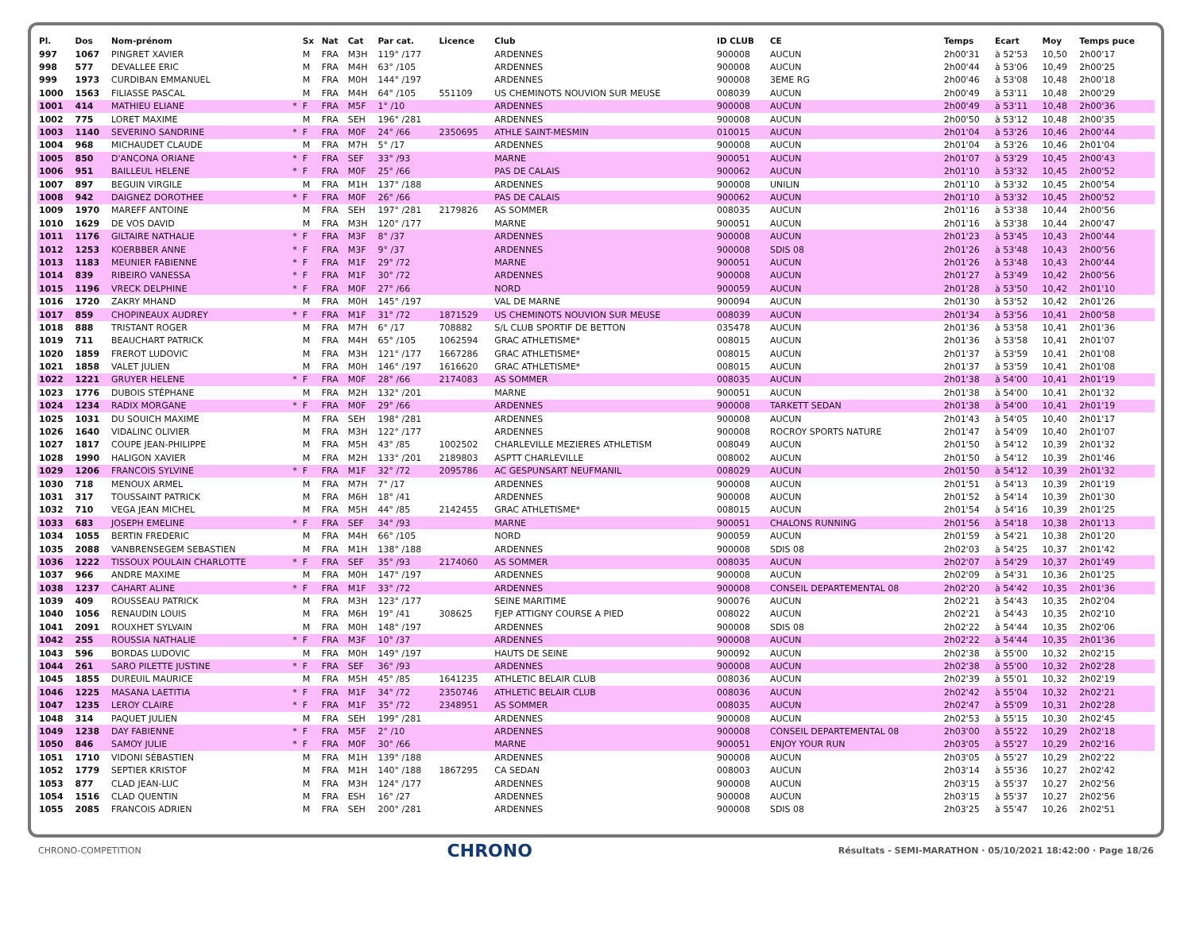| Pl. | Dos | Nom-prénom | | Sx | Nat | Cat | Par cat. | Licence | Club | ID CLUB | CE | Temps | Ecart | Moy | Temps puce |
| --- | --- | --- | --- | --- | --- | --- | --- | --- | --- | --- | --- | --- | --- | --- | --- |
| 997 | 1067 | PINGRET XAVIER | | M | FRA | M3H | 119° /177 | | ARDENNES | 900008 | AUCUN | 2h00'31 | à 52'53 | 10,50 | 2h00'17 |
| 998 | 577 | DEVALLEE ERIC | | M | FRA | M4H | 63° /105 | | ARDENNES | 900008 | AUCUN | 2h00'44 | à 53'06 | 10,49 | 2h00'25 |
| 999 | 1973 | CURDIBAN EMMANUEL | | M | FRA | M0H | 144° /197 | | ARDENNES | 900008 | 3EME RG | 2h00'46 | à 53'08 | 10,48 | 2h00'18 |
| 1000 | 1563 | FILIASSE PASCAL | | M | FRA | M4H | 64° /105 | 551109 | US CHEMINOTS NOUVION SUR MEUSE | 008039 | AUCUN | 2h00'49 | à 53'11 | 10,48 | 2h00'29 |
| 1001 | 414 | MATHIEU ELIANE | * | F | FRA | M5F | 1° /10 | | ARDENNES | 900008 | AUCUN | 2h00'49 | à 53'11 | 10,48 | 2h00'36 |
| 1002 | 775 | LORET MAXIME | | M | FRA | SEH | 196° /281 | | ARDENNES | 900008 | AUCUN | 2h00'50 | à 53'12 | 10,48 | 2h00'35 |
| 1003 | 1140 | SEVERINO SANDRINE | * | F | FRA | M0F | 24° /66 | 2350695 | ATHLE SAINT-MESMIN | 010015 | AUCUN | 2h01'04 | à 53'26 | 10,46 | 2h00'44 |
| 1004 | 968 | MICHAUDET CLAUDE | | M | FRA | M7H | 5° /17 | | ARDENNES | 900008 | AUCUN | 2h01'04 | à 53'26 | 10,46 | 2h01'04 |
| 1005 | 850 | D'ANCONA ORIANE | * | F | FRA | SEF | 33° /93 | | MARNE | 900051 | AUCUN | 2h01'07 | à 53'29 | 10,45 | 2h00'43 |
| 1006 | 951 | BAILLEUL HELENE | * | F | FRA | M0F | 25° /66 | | PAS DE CALAIS | 900062 | AUCUN | 2h01'10 | à 53'32 | 10,45 | 2h00'52 |
| 1007 | 897 | BEGUIN VIRGILE | | M | FRA | M1H | 137° /188 | | ARDENNES | 900008 | UNILIN | 2h01'10 | à 53'32 | 10,45 | 2h00'54 |
| 1008 | 942 | DAIGNEZ DOROTHEE | * | F | FRA | M0F | 26° /66 | | PAS DE CALAIS | 900062 | AUCUN | 2h01'10 | à 53'32 | 10,45 | 2h00'52 |
| 1009 | 1970 | MAREFF ANTOINE | | M | FRA | SEH | 197° /281 | 2179826 | AS SOMMER | 008035 | AUCUN | 2h01'16 | à 53'38 | 10,44 | 2h00'56 |
| 1010 | 1629 | DE VOS DAVID | | M | FRA | M3H | 120° /177 | | MARNE | 900051 | AUCUN | 2h01'16 | à 53'38 | 10,44 | 2h00'47 |
| 1011 | 1176 | GILTAIRE NATHALIE | * | F | FRA | M3F | 8° /37 | | ARDENNES | 900008 | AUCUN | 2h01'23 | à 53'45 | 10,43 | 2h00'44 |
| 1012 | 1253 | KOERBBER ANNE | * | F | FRA | M3F | 9° /37 | | ARDENNES | 900008 | SDIS 08 | 2h01'26 | à 53'48 | 10,43 | 2h00'56 |
| 1013 | 1183 | MEUNIER FABIENNE | * | F | FRA | M1F | 29° /72 | | MARNE | 900051 | AUCUN | 2h01'26 | à 53'48 | 10,43 | 2h00'44 |
| 1014 | 839 | RIBEIRO VANESSA | * | F | FRA | M1F | 30° /72 | | ARDENNES | 900008 | AUCUN | 2h01'27 | à 53'49 | 10,42 | 2h00'56 |
| 1015 | 1196 | VRECK DELPHINE | * | F | FRA | M0F | 27° /66 | | NORD | 900059 | AUCUN | 2h01'28 | à 53'50 | 10,42 | 2h01'10 |
| 1016 | 1720 | ZAKRY MHAND | | M | FRA | M0H | 145° /197 | | VAL DE MARNE | 900094 | AUCUN | 2h01'30 | à 53'52 | 10,42 | 2h01'26 |
| 1017 | 859 | CHOPINEAUX AUDREY | * | F | FRA | M1F | 31° /72 | 1871529 | US CHEMINOTS NOUVION SUR MEUSE | 008039 | AUCUN | 2h01'34 | à 53'56 | 10,41 | 2h00'58 |
| 1018 | 888 | TRISTANT ROGER | | M | FRA | M7H | 6° /17 | 708882 | S/L CLUB SPORTIF DE BETTON | 035478 | AUCUN | 2h01'36 | à 53'58 | 10,41 | 2h01'36 |
| 1019 | 711 | BEAUCHART PATRICK | | M | FRA | M4H | 65° /105 | 1062594 | GRAC ATHLETISME* | 008015 | AUCUN | 2h01'36 | à 53'58 | 10,41 | 2h01'07 |
| 1020 | 1859 | FREROT LUDOVIC | | M | FRA | M3H | 121° /177 | 1667286 | GRAC ATHLETISME* | 008015 | AUCUN | 2h01'37 | à 53'59 | 10,41 | 2h01'08 |
| 1021 | 1858 | VALET JULIEN | | M | FRA | M0H | 146° /197 | 1616620 | GRAC ATHLETISME* | 008015 | AUCUN | 2h01'37 | à 53'59 | 10,41 | 2h01'08 |
| 1022 | 1221 | GRUYER HELENE | * | F | FRA | M0F | 28° /66 | 2174083 | AS SOMMER | 008035 | AUCUN | 2h01'38 | à 54'00 | 10,41 | 2h01'19 |
| 1023 | 1776 | DUBOIS STÉPHANE | | M | FRA | M2H | 132° /201 | | MARNE | 900051 | AUCUN | 2h01'38 | à 54'00 | 10,41 | 2h01'32 |
| 1024 | 1234 | RADIX MORGANE | * | F | FRA | M0F | 29° /66 | | ARDENNES | 900008 | TARKETT SEDAN | 2h01'38 | à 54'00 | 10,41 | 2h01'19 |
| 1025 | 1031 | DU SOUICH MAXIME | | M | FRA | SEH | 198° /281 | | ARDENNES | 900008 | AUCUN | 2h01'43 | à 54'05 | 10,40 | 2h01'17 |
| 1026 | 1640 | VIDALINC OLIVIER | | M | FRA | M3H | 122° /177 | | ARDENNES | 900008 | ROCROY SPORTS NATURE | 2h01'47 | à 54'09 | 10,40 | 2h01'07 |
| 1027 | 1817 | COUPE JEAN-PHILIPPE | | M | FRA | M5H | 43° /85 | 1002502 | CHARLEVILLE MEZIERES ATHLETISM | 008049 | AUCUN | 2h01'50 | à 54'12 | 10,39 | 2h01'32 |
| 1028 | 1990 | HALIGON XAVIER | | M | FRA | M2H | 133° /201 | 2189803 | ASPTT CHARLEVILLE | 008002 | AUCUN | 2h01'50 | à 54'12 | 10,39 | 2h01'46 |
| 1029 | 1206 | FRANCOIS SYLVINE | * | F | FRA | M1F | 32° /72 | 2095786 | AC GESPUNSART NEUFMANIL | 008029 | AUCUN | 2h01'50 | à 54'12 | 10,39 | 2h01'32 |
| 1030 | 718 | MENOUX ARMEL | | M | FRA | M7H | 7° /17 | | ARDENNES | 900008 | AUCUN | 2h01'51 | à 54'13 | 10,39 | 2h01'19 |
| 1031 | 317 | TOUSSAINT PATRICK | | M | FRA | M6H | 18° /41 | | ARDENNES | 900008 | AUCUN | 2h01'52 | à 54'14 | 10,39 | 2h01'30 |
| 1032 | 710 | VEGA JEAN MICHEL | | M | FRA | M5H | 44° /85 | 2142455 | GRAC ATHLETISME* | 008015 | AUCUN | 2h01'54 | à 54'16 | 10,39 | 2h01'25 |
| 1033 | 683 | JOSEPH EMELINE | * | F | FRA | SEF | 34° /93 | | MARNE | 900051 | CHALONS RUNNING | 2h01'56 | à 54'18 | 10,38 | 2h01'13 |
| 1034 | 1055 | BERTIN FREDERIC | | M | FRA | M4H | 66° /105 | | NORD | 900059 | AUCUN | 2h01'59 | à 54'21 | 10,38 | 2h01'20 |
| 1035 | 2088 | VANBRENSEGEM SEBASTIEN | | M | FRA | M1H | 138° /188 | | ARDENNES | 900008 | SDIS 08 | 2h02'03 | à 54'25 | 10,37 | 2h01'42 |
| 1036 | 1222 | TISSOUX POULAIN CHARLOTTE | * | F | FRA | SEF | 35° /93 | 2174060 | AS SOMMER | 008035 | AUCUN | 2h02'07 | à 54'29 | 10,37 | 2h01'49 |
| 1037 | 966 | ANDRE MAXIME | | M | FRA | M0H | 147° /197 | | ARDENNES | 900008 | AUCUN | 2h02'09 | à 54'31 | 10,36 | 2h01'25 |
| 1038 | 1237 | CAHART ALINE | * | F | FRA | M1F | 33° /72 | | ARDENNES | 900008 | CONSEIL DEPARTEMENTAL 08 | 2h02'20 | à 54'42 | 10,35 | 2h01'36 |
| 1039 | 409 | ROUSSEAU PATRICK | | M | FRA | M3H | 123° /177 | | SEINE MARITIME | 900076 | AUCUN | 2h02'21 | à 54'43 | 10,35 | 2h02'04 |
| 1040 | 1056 | RENAUDIN LOUIS | | M | FRA | M6H | 19° /41 | 308625 | FJEP ATTIGNY COURSE A PIED | 008022 | AUCUN | 2h02'21 | à 54'43 | 10,35 | 2h02'10 |
| 1041 | 2091 | ROUXHET SYLVAIN | | M | FRA | M0H | 148° /197 | | ARDENNES | 900008 | SDIS 08 | 2h02'22 | à 54'44 | 10,35 | 2h02'06 |
| 1042 | 255 | ROUSSIA NATHALIE | * | F | FRA | M3F | 10° /37 | | ARDENNES | 900008 | AUCUN | 2h02'22 | à 54'44 | 10,35 | 2h01'36 |
| 1043 | 596 | BORDAS LUDOVIC | | M | FRA | M0H | 149° /197 | | HAUTS DE SEINE | 900092 | AUCUN | 2h02'38 | à 55'00 | 10,32 | 2h02'15 |
| 1044 | 261 | SARO PILETTE JUSTINE | * | F | FRA | SEF | 36° /93 | | ARDENNES | 900008 | AUCUN | 2h02'38 | à 55'00 | 10,32 | 2h02'28 |
| 1045 | 1855 | DUREUIL MAURICE | | M | FRA | M5H | 45° /85 | 1641235 | ATHLETIC BELAIR CLUB | 008036 | AUCUN | 2h02'39 | à 55'01 | 10,32 | 2h02'19 |
| 1046 | 1225 | MASANA LAETITIA | * | F | FRA | M1F | 34° /72 | 2350746 | ATHLETIC BELAIR CLUB | 008036 | AUCUN | 2h02'42 | à 55'04 | 10,32 | 2h02'21 |
| 1047 | 1235 | LEROY CLAIRE | * | F | FRA | M1F | 35° /72 | 2348951 | AS SOMMER | 008035 | AUCUN | 2h02'47 | à 55'09 | 10,31 | 2h02'28 |
| 1048 | 314 | PAQUET JULIEN | | M | FRA | SEH | 199° /281 | | ARDENNES | 900008 | AUCUN | 2h02'53 | à 55'15 | 10,30 | 2h02'45 |
| 1049 | 1238 | DAY FABIENNE | * | F | FRA | M5F | 2° /10 | | ARDENNES | 900008 | CONSEIL DEPARTEMENTAL 08 | 2h03'00 | à 55'22 | 10,29 | 2h02'18 |
| 1050 | 846 | SAMOY JULIE | * | F | FRA | M0F | 30° /66 | | MARNE | 900051 | ENJOY YOUR RUN | 2h03'05 | à 55'27 | 10,29 | 2h02'16 |
| 1051 | 1710 | VIDONI SÉBASTIEN | | M | FRA | M1H | 139° /188 | | ARDENNES | 900008 | AUCUN | 2h03'05 | à 55'27 | 10,29 | 2h02'22 |
| 1052 | 1779 | SEPTIER KRISTOF | | M | FRA | M1H | 140° /188 | 1867295 | CA SEDAN | 008003 | AUCUN | 2h03'14 | à 55'36 | 10,27 | 2h02'42 |
| 1053 | 877 | CLAD JEAN-LUC | | M | FRA | M3H | 124° /177 | | ARDENNES | 900008 | AUCUN | 2h03'15 | à 55'37 | 10,27 | 2h02'56 |
| 1054 | 1516 | CLAD QUENTIN | | M | FRA | ESH | 16° /27 | | ARDENNES | 900008 | AUCUN | 2h03'15 | à 55'37 | 10,27 | 2h02'56 |
| 1055 | 2085 | FRANCOIS ADRIEN | | M | FRA | SEH | 200° /281 | | ARDENNES | 900008 | SDIS 08 | 2h03'25 | à 55'47 | 10,26 | 2h02'51 |
CHRONO-COMPETITION CHRONO Résultats - SEMI-MARATHON · 05/10/2021 18:42:00 · Page 18/26